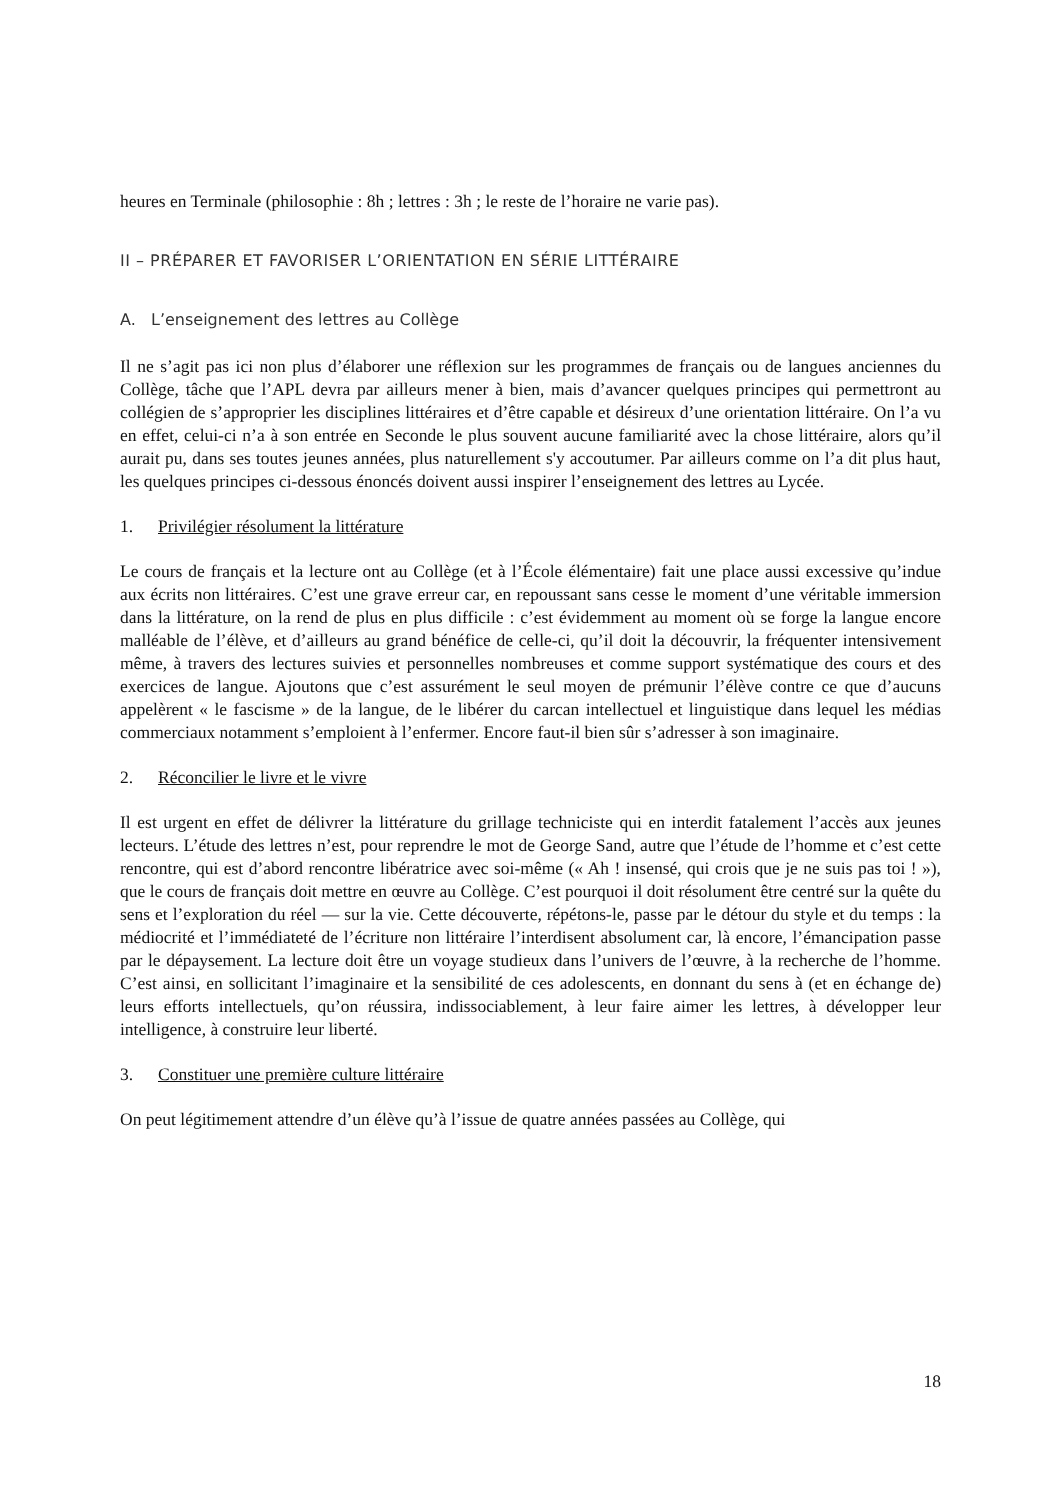heures en Terminale (philosophie : 8h ; lettres : 3h ; le reste de l’horaire ne varie pas).
II – PRÉPARER ET FAVORISER L’ORIENTATION EN SÉRIE LITTÉRAIRE
A. L’enseignement des lettres au Collège
Il ne s’agit pas ici non plus d’élaborer une réflexion sur les programmes de français ou de langues anciennes du Collège, tâche que l’APL devra par ailleurs mener à bien, mais d’avancer quelques principes qui permettront au collégien de s’approprier les disciplines littéraires et d’être capable et désireux d’une orientation littéraire. On l’a vu en effet, celui-ci n’a à son entrée en Seconde le plus souvent aucune familiarité avec la chose littéraire, alors qu’il aurait pu, dans ses toutes jeunes années, plus naturellement s'y accoutumer. Par ailleurs comme on l’a dit plus haut, les quelques principes ci-dessous énoncés doivent aussi inspirer l’enseignement des lettres au Lycée.
1. Privilégier résolument la littérature
Le cours de français et la lecture ont au Collège (et à l’École élémentaire) fait une place aussi excessive qu’indue aux écrits non littéraires. C’est une grave erreur car, en repoussant sans cesse le moment d’une véritable immersion dans la littérature, on la rend de plus en plus difficile : c’est évidemment au moment où se forge la langue encore malléable de l’élève, et d’ailleurs au grand bénéfice de celle-ci, qu’il doit la découvrir, la fréquenter intensivement même, à travers des lectures suivies et personnelles nombreuses et comme support systématique des cours et des exercices de langue. Ajoutons que c’est assurément le seul moyen de prémunir l’élève contre ce que d’aucuns appelèrent « le fascisme » de la langue, de le libérer du carcan intellectuel et linguistique dans lequel les médias commerciaux notamment s’emploient à l’enfermer. Encore faut-il bien sûr s’adresser à son imaginaire.
2. Réconcilier le livre et le vivre
Il est urgent en effet de délivrer la littérature du grillage techniciste qui en interdit fatalement l’accès aux jeunes lecteurs. L’étude des lettres n’est, pour reprendre le mot de George Sand, autre que l’étude de l’homme et c’est cette rencontre, qui est d’abord rencontre libératrice avec soi-même (« Ah ! insensé, qui crois que je ne suis pas toi ! »), que le cours de français doit mettre en œuvre au Collège. C’est pourquoi il doit résolument être centré sur la quête du sens et l’exploration du réel — sur la vie. Cette découverte, répétons-le, passe par le détour du style et du temps : la médiocrité et l’immédiateté de l’écriture non littéraire l’interdisent absolument car, là encore, l’émancipation passe par le dépaysement. La lecture doit être un voyage studieux dans l’univers de l’œuvre, à la recherche de l’homme. C’est ainsi, en sollicitant l’imaginaire et la sensibilité de ces adolescents, en donnant du sens à (et en échange de) leurs efforts intellectuels, qu’on réussira, indissociablement, à leur faire aimer les lettres, à développer leur intelligence, à construire leur liberté.
3. Constituer une première culture littéraire
On peut légitimement attendre d’un élève qu’à l’issue de quatre années passées au Collège, qui
18